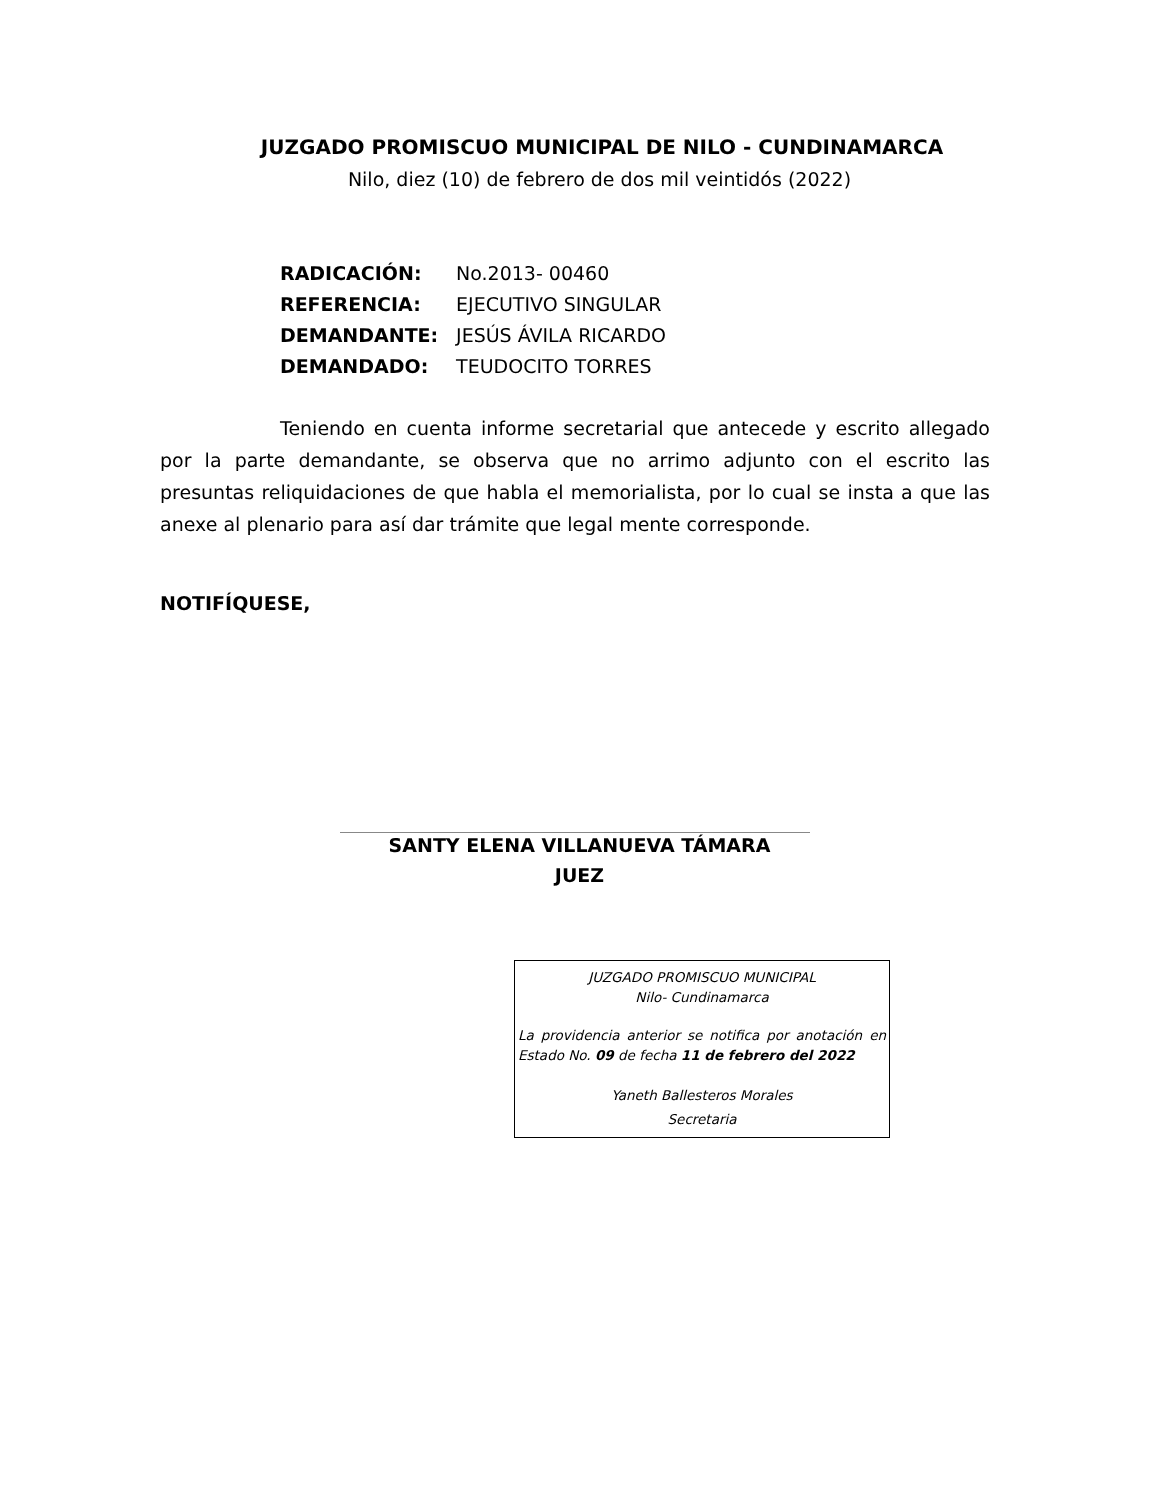JUZGADO PROMISCUO MUNICIPAL DE NILO - CUNDINAMARCA
Nilo, diez (10) de febrero de dos mil veintidós (2022)
RADICACIÓN: No.2013- 00460
REFERENCIA: EJECUTIVO SINGULAR
DEMANDANTE: JESÚS ÁVILA RICARDO
DEMANDADO: TEUDOCITO TORRES
Teniendo en cuenta informe secretarial que antecede y escrito allegado por la parte demandante, se observa que no arrimo adjunto con el escrito las presuntas reliquidaciones de que habla el memorialista, por lo cual se insta a que las anexe al plenario para así dar trámite que legal mente corresponde.
NOTIFÍQUESE,
SANTY ELENA VILLANUEVA TÁMARA
JUEZ
JUZGADO PROMISCUO MUNICIPAL
Nilo- Cundinamarca
La providencia anterior se notifica por anotación en Estado No. 09 de fecha 11 de febrero del 2022
Yaneth Ballesteros Morales
Secretaria